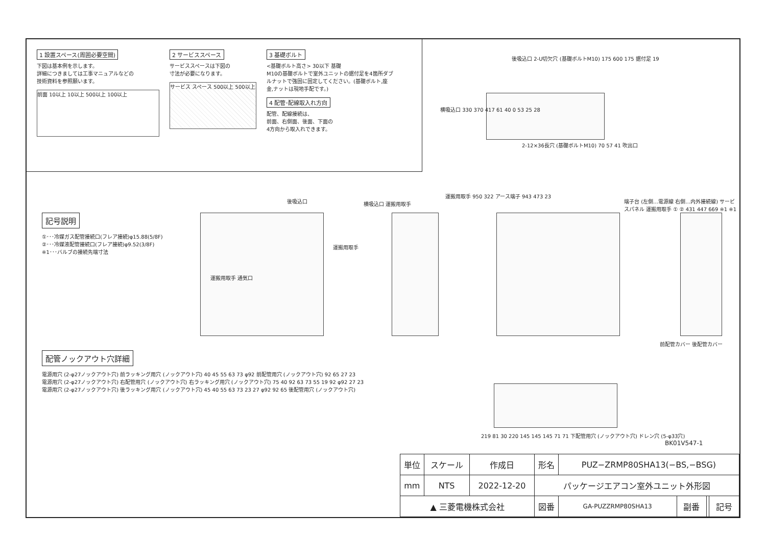1 設置スペース(周囲必要空間)
下図は基本例を示します。
詳細につきましては工事マニュアルなどの
技術資料を参照願います。
前面 10以上 10以上 500以上 100以上
2 サービススペース
サービススペースは下図の
寸法が必要になります。
サービス スペース 500以上 500以上
3 基礎ボルト
<基礎ボルト高さ> 30以下 基礎
M10の基礎ボルトで室外ユニットの据付足を4箇所ダブルナットで強固に固定してください。(基礎ボルト,座金,ナットは現地手配です。)
4 配管･配線取入れ方向
配管、配線接続は、
前面、右側面、後面、下面の
4方向から取入れできます。
後吸込口 2-U切欠穴 (基礎ボルトM10) 175 600 175 据付足 19
横吸込口 330 370 417 61 40 0 53 25 28
2-12×36長穴 (基礎ボルトM10) 70 57 41 吹出口
記号説明
①･･･冷媒ガス配管接続口(フレア接続)φ15.88(5/8F)
②･･･冷媒液配管接続口(フレア接続)φ9.52(3/8F)
※1･･･バルブの接続先端寸法
後吸込口
運搬用取手 通気口
運搬用取手
横吸込口 運搬用取手
運搬用取手 950 322 アース端子 943 473 23
端子台 (左側…電源線 右側…内外接続線) サービスパネル 運搬用取手 ① ② 431 447 669 ※1 ※1
前配管カバー 後配管カバー
配管ノックアウト穴詳細
電源用穴 (2-φ27ノックアウト穴) 前ラッキング用穴 (ノックアウト穴) 40 45 55 63 73 φ92 前配管用穴 (ノックアウト穴) 92 65 27 23
電源用穴 (2-φ27ノックアウト穴) 右配管用穴 (ノックアウト穴) 右ラッキング用穴 (ノックアウト穴) 75 40 92 63 73 55 19 92 φ92 27 23
電源用穴 (2-φ27ノックアウト穴) 後ラッキング用穴 (ノックアウト穴) 45 40 55 63 73 23 27 φ92 92 65 後配管用穴 (ノックアウト穴)
219 81 30 220 145 145 145 71 71 下配管用穴 (ノックアウト穴) ドレン穴 (5-φ33穴)
BK01V547-1
| 単位 | スケール | 作成日 | 形名 | PUZ−ZRMP80SHA13(−BS,−BSG) | | | |
| mm | NTS | 2022-12-20 | パッケージエアコン室外ユニット外形図 | | | | |
| ▲ 三菱電機株式会社 | | | 図番 | GA-PUZZRMP80SHA13 | 副番 | | 記号 |